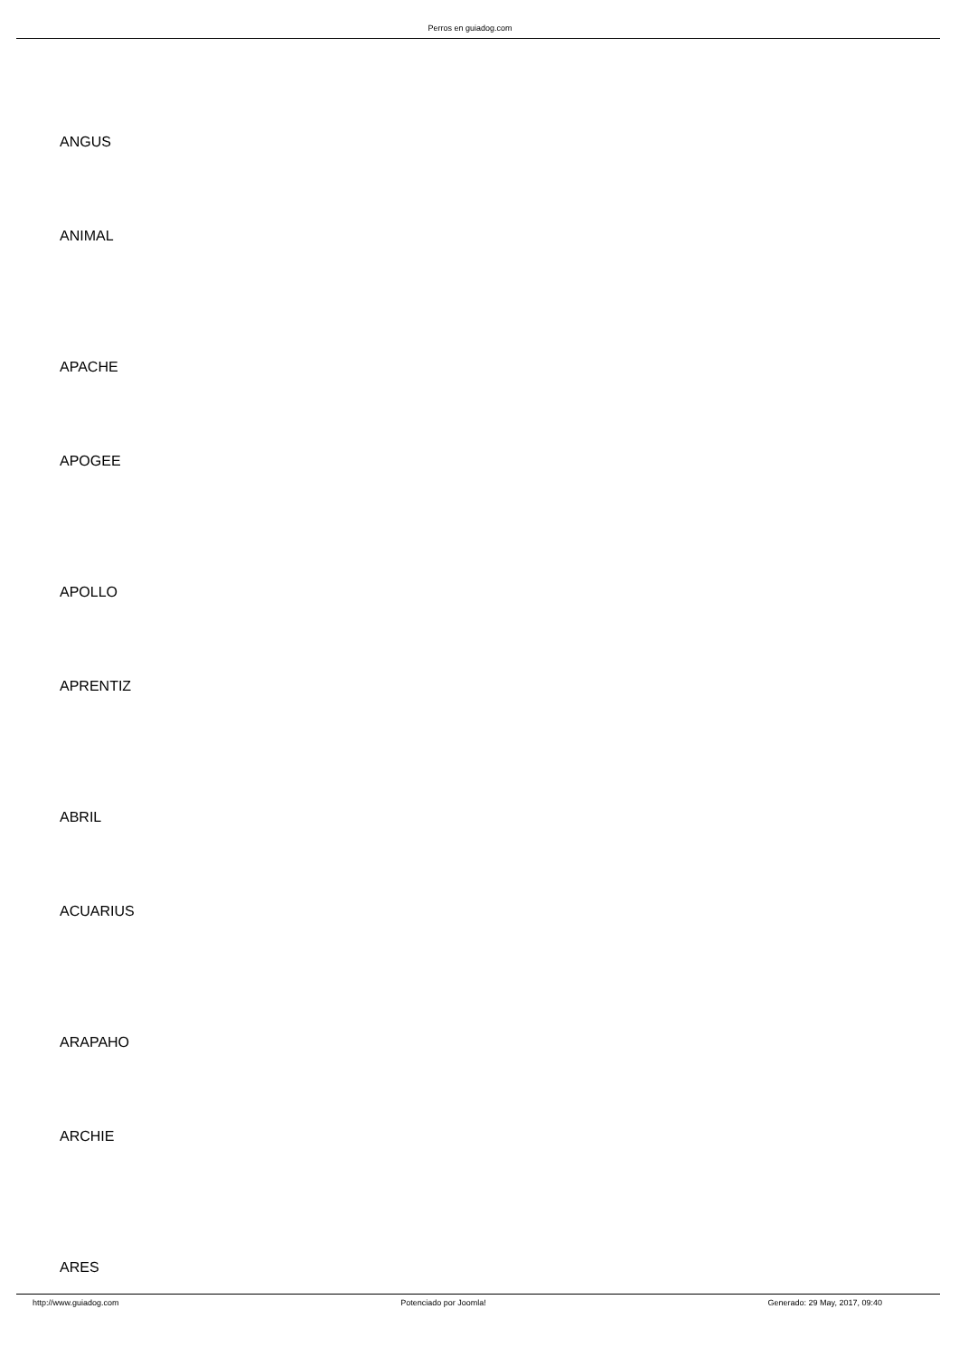Perros en guiadog.com
ANGUS
ANIMAL
APACHE
APOGEE
APOLLO
APRENTIZ
ABRIL
ACUARIUS
ARAPAHO
ARCHIE
ARES
http://www.guiadog.com Potenciado por Joomla! Generado: 29 May, 2017, 09:40